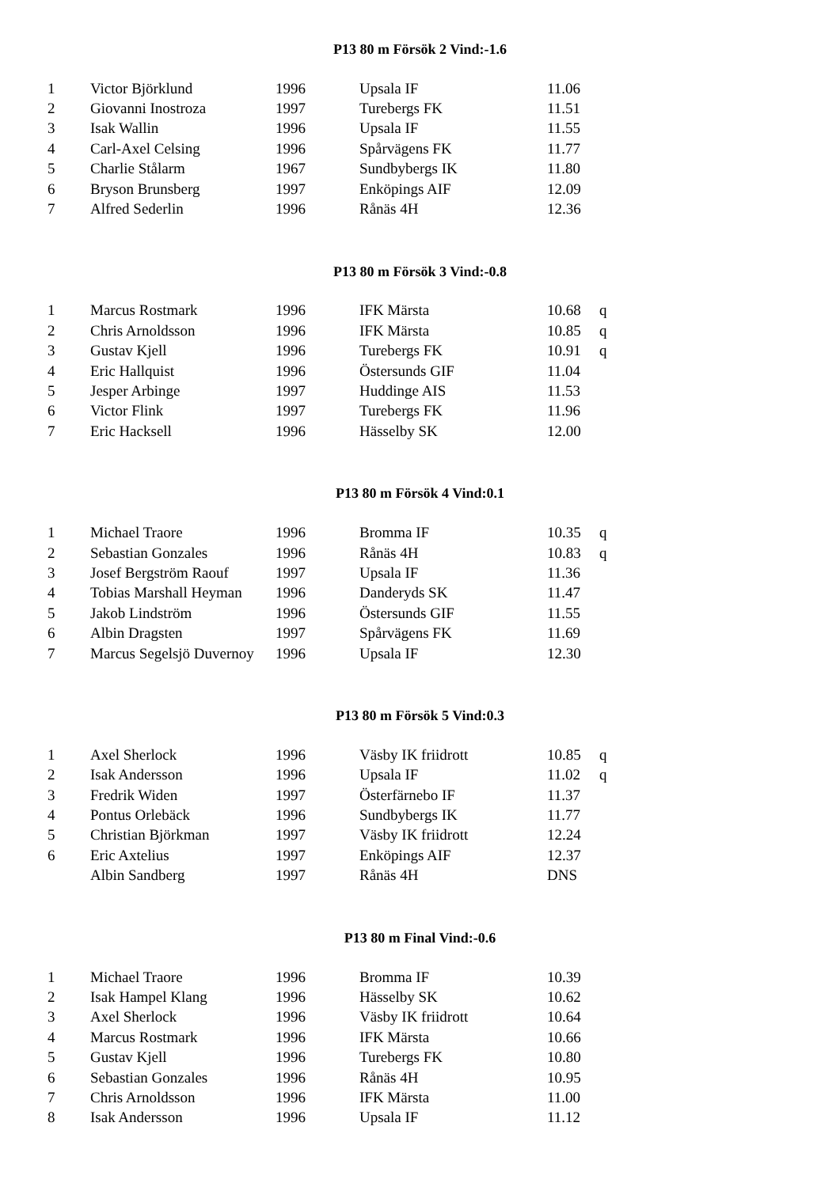P13 80 m Försök 2 Vind:-1.6
| 1 | Victor Björklund | 1996 | Upsala IF | 11.06 | |
| 2 | Giovanni Inostroza | 1997 | Turebergs FK | 11.51 | |
| 3 | Isak Wallin | 1996 | Upsala IF | 11.55 | |
| 4 | Carl-Axel Celsing | 1996 | Spårvägens FK | 11.77 | |
| 5 | Charlie Stålarm | 1967 | Sundbybergs IK | 11.80 | |
| 6 | Bryson Brunsberg | 1997 | Enköpings AIF | 12.09 | |
| 7 | Alfred Sederlin | 1996 | Rånäs 4H | 12.36 | |
P13 80 m Försök 3 Vind:-0.8
| 1 | Marcus Rostmark | 1996 | IFK Märsta | 10.68 | q |
| 2 | Chris Arnoldsson | 1996 | IFK Märsta | 10.85 | q |
| 3 | Gustav Kjell | 1996 | Turebergs FK | 10.91 | q |
| 4 | Eric Hallquist | 1996 | Östersunds GIF | 11.04 | |
| 5 | Jesper Arbinge | 1997 | Huddinge AIS | 11.53 | |
| 6 | Victor Flink | 1997 | Turebergs FK | 11.96 | |
| 7 | Eric Hacksell | 1996 | Hässelby SK | 12.00 | |
P13 80 m Försök 4 Vind:0.1
| 1 | Michael Traore | 1996 | Bromma IF | 10.35 | q |
| 2 | Sebastian Gonzales | 1996 | Rånäs 4H | 10.83 | q |
| 3 | Josef Bergström Raouf | 1997 | Upsala IF | 11.36 | |
| 4 | Tobias Marshall Heyman | 1996 | Danderyds SK | 11.47 | |
| 5 | Jakob Lindström | 1996 | Östersunds GIF | 11.55 | |
| 6 | Albin Dragsten | 1997 | Spårvägens FK | 11.69 | |
| 7 | Marcus Segelsjö Duvernoy | 1996 | Upsala IF | 12.30 | |
P13 80 m Försök 5 Vind:0.3
| 1 | Axel Sherlock | 1996 | Väsby IK friidrott | 10.85 | q |
| 2 | Isak Andersson | 1996 | Upsala IF | 11.02 | q |
| 3 | Fredrik Widen | 1997 | Österfärnebo IF | 11.37 | |
| 4 | Pontus Orlebäck | 1996 | Sundbybergs IK | 11.77 | |
| 5 | Christian Björkman | 1997 | Väsby IK friidrott | 12.24 | |
| 6 | Eric Axtelius | 1997 | Enköpings AIF | 12.37 | |
| | Albin Sandberg | 1997 | Rånäs 4H | DNS | |
P13 80 m Final Vind:-0.6
| 1 | Michael Traore | 1996 | Bromma IF | 10.39 | |
| 2 | Isak Hampel Klang | 1996 | Hässelby SK | 10.62 | |
| 3 | Axel Sherlock | 1996 | Väsby IK friidrott | 10.64 | |
| 4 | Marcus Rostmark | 1996 | IFK Märsta | 10.66 | |
| 5 | Gustav Kjell | 1996 | Turebergs FK | 10.80 | |
| 6 | Sebastian Gonzales | 1996 | Rånäs 4H | 10.95 | |
| 7 | Chris Arnoldsson | 1996 | IFK Märsta | 11.00 | |
| 8 | Isak Andersson | 1996 | Upsala IF | 11.12 | |